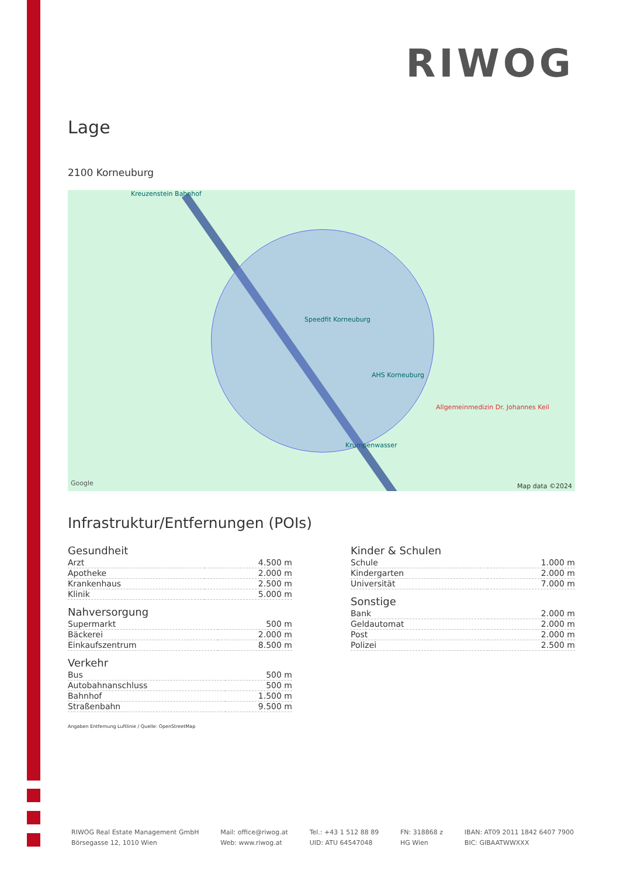RIWOG
Lage
2100 Korneuburg
Kreuzenstein Bahnhof
Speedfit Korneuburg
AHS Korneuburg
Allgemeinmedizin Dr. Johannes Keil
Krumpenwasser
Google Map data ©2024
Infrastruktur/Entfernungen (POIs)
Gesundheit
| Arzt | 4.500 m |
| Apotheke | 2.000 m |
| Krankenhaus | 2.500 m |
| Klinik | 5.000 m |
Nahversorgung
| Supermarkt | 500 m |
| Bäckerei | 2.000 m |
| Einkaufszentrum | 8.500 m |
Verkehr
| Bus | 500 m |
| Autobahnanschluss | 500 m |
| Bahnhof | 1.500 m |
| Straßenbahn | 9.500 m |
Angaben Entfernung Luftlinie / Quelle: OpenStreetMap
Kinder & Schulen
| Schule | 1.000 m |
| Kindergarten | 2.000 m |
| Universität | 7.000 m |
Sonstige
| Bank | 2.000 m |
| Geldautomat | 2.000 m |
| Post | 2.000 m |
| Polizei | 2.500 m |
RIWOG Real Estate Management GmbH
Börsegasse 12, 1010 Wien
Mail: office@riwog.at
Web: www.riwog.at
Tel.: +43 1 512 88 89
UID: ATU 64547048
FN: 318868 z
HG Wien
IBAN: AT09 2011 1842 6407 7900
BIC: GIBAATWWXXX